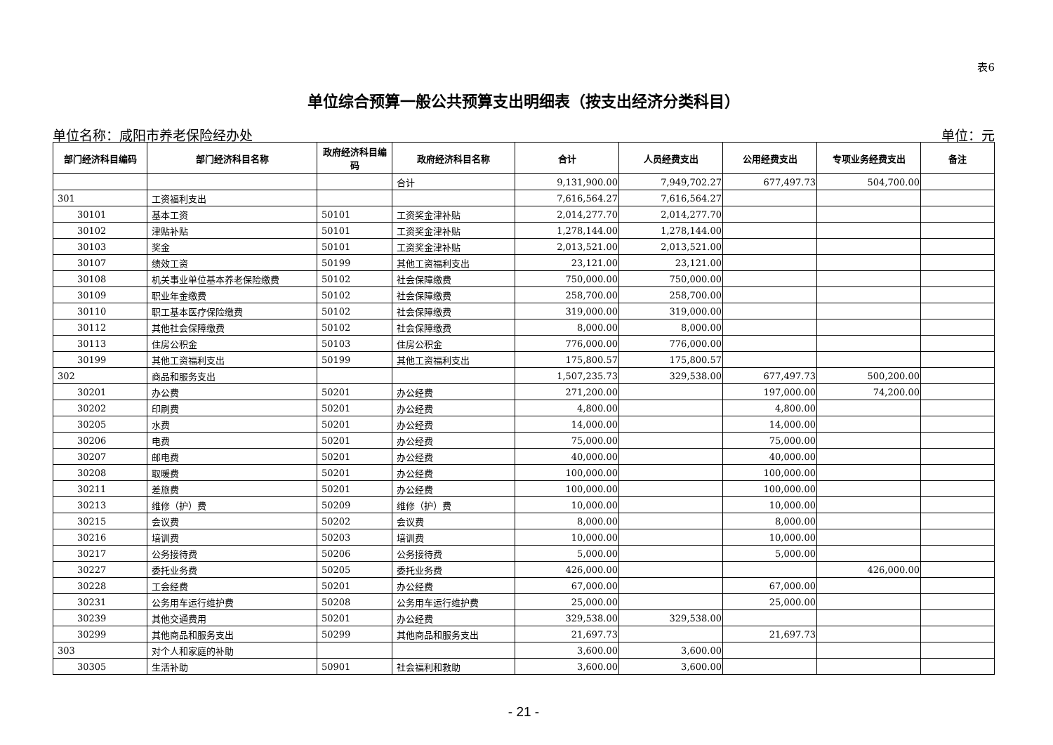表6
单位综合预算一般公共预算支出明细表（按支出经济分类科目）
单位名称：咸阳市养老保险经办处 单位：元
| 部门经济科目编码 | 部门经济科目名称 | 政府经济科目编码 | 政府经济科目名称 | 合计 | 人员经费支出 | 公用经费支出 | 专项业务经费支出 | 备注 |
| --- | --- | --- | --- | --- | --- | --- | --- | --- |
| | | | 合计 | 9,131,900.00 | 7,949,702.27 | 677,497.73 | 504,700.00 | |
| 301 | 工资福利支出 | | | 7,616,564.27 | 7,616,564.27 | | | |
| 30101 | 基本工资 | 50101 | 工资奖金津补贴 | 2,014,277.70 | 2,014,277.70 | | | |
| 30102 | 津贴补贴 | 50101 | 工资奖金津补贴 | 1,278,144.00 | 1,278,144.00 | | | |
| 30103 | 奖金 | 50101 | 工资奖金津补贴 | 2,013,521.00 | 2,013,521.00 | | | |
| 30107 | 绩效工资 | 50199 | 其他工资福利支出 | 23,121.00 | 23,121.00 | | | |
| 30108 | 机关事业单位基本养老保险缴费 | 50102 | 社会保障缴费 | 750,000.00 | 750,000.00 | | | |
| 30109 | 职业年金缴费 | 50102 | 社会保障缴费 | 258,700.00 | 258,700.00 | | | |
| 30110 | 职工基本医疗保险缴费 | 50102 | 社会保障缴费 | 319,000.00 | 319,000.00 | | | |
| 30112 | 其他社会保障缴费 | 50102 | 社会保障缴费 | 8,000.00 | 8,000.00 | | | |
| 30113 | 住房公积金 | 50103 | 住房公积金 | 776,000.00 | 776,000.00 | | | |
| 30199 | 其他工资福利支出 | 50199 | 其他工资福利支出 | 175,800.57 | 175,800.57 | | | |
| 302 | 商品和服务支出 | | | 1,507,235.73 | 329,538.00 | 677,497.73 | 500,200.00 | |
| 30201 | 办公费 | 50201 | 办公经费 | 271,200.00 | | 197,000.00 | 74,200.00 | |
| 30202 | 印刷费 | 50201 | 办公经费 | 4,800.00 | | 4,800.00 | | |
| 30205 | 水费 | 50201 | 办公经费 | 14,000.00 | | 14,000.00 | | |
| 30206 | 电费 | 50201 | 办公经费 | 75,000.00 | | 75,000.00 | | |
| 30207 | 邮电费 | 50201 | 办公经费 | 40,000.00 | | 40,000.00 | | |
| 30208 | 取暖费 | 50201 | 办公经费 | 100,000.00 | | 100,000.00 | | |
| 30211 | 差旅费 | 50201 | 办公经费 | 100,000.00 | | 100,000.00 | | |
| 30213 | 维修（护）费 | 50209 | 维修（护）费 | 10,000.00 | | 10,000.00 | | |
| 30215 | 会议费 | 50202 | 会议费 | 8,000.00 | | 8,000.00 | | |
| 30216 | 培训费 | 50203 | 培训费 | 10,000.00 | | 10,000.00 | | |
| 30217 | 公务接待费 | 50206 | 公务接待费 | 5,000.00 | | 5,000.00 | | |
| 30227 | 委托业务费 | 50205 | 委托业务费 | 426,000.00 | | | 426,000.00 | |
| 30228 | 工会经费 | 50201 | 办公经费 | 67,000.00 | | 67,000.00 | | |
| 30231 | 公务用车运行维护费 | 50208 | 公务用车运行维护费 | 25,000.00 | | 25,000.00 | | |
| 30239 | 其他交通费用 | 50201 | 办公经费 | 329,538.00 | 329,538.00 | | | |
| 30299 | 其他商品和服务支出 | 50299 | 其他商品和服务支出 | 21,697.73 | | 21,697.73 | | |
| 303 | 对个人和家庭的补助 | | | 3,600.00 | 3,600.00 | | | |
| 30305 | 生活补助 | 50901 | 社会福利和救助 | 3,600.00 | 3,600.00 | | | |
- 21 -